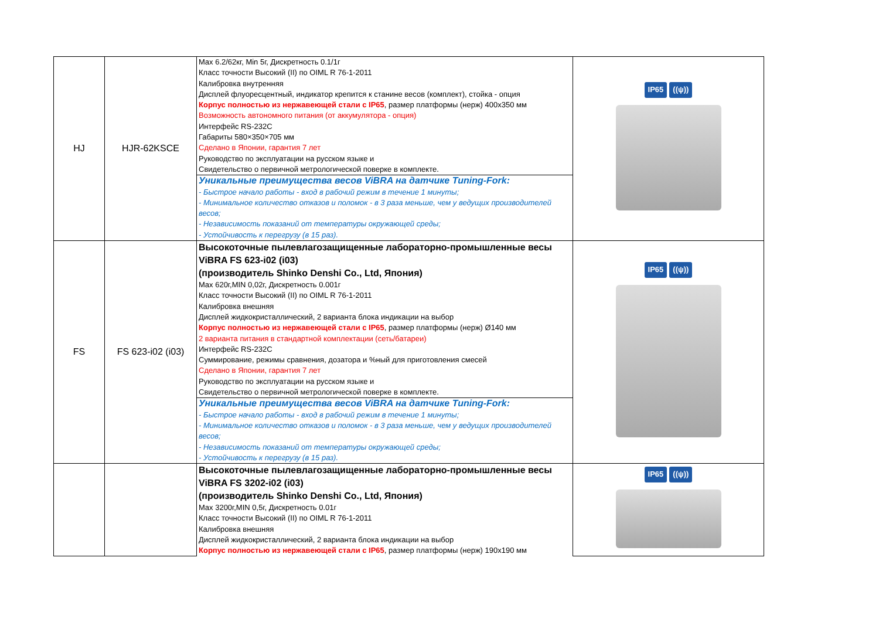| HJ | HJR-62KSCE | Max 6.2/62кг, Min 5г, Дискретность 0.1/1г Класс точности Высокий (II) по OIML R 76-1-2011 Калибровка внутренняя Дисплей флуоресцентный, индикатор крепится к станине весов (комплект), стойка - опция Корпус полностью из нержавеющей стали с IP65 , размер платформы (нерж) 400x350 мм Возможность автономного питания (от аккумулятора - опция) Интерфейс RS-232C Габариты 580×350×705 мм Сделано в Японии, гарантия 7 лет Руководство по эксплуатации на русском языке и Свидетельство о первичной метрологической поверке в комплекте. | IP65 ((ψ)) |
| | | Уникальные преимущества весов ViBRA на датчике Tuning-Fork: - Быстрое начало работы - вход в рабочий режим в течение 1 минуты; - Минимальное количество отказов и поломок - в 3 раза меньше, чем у ведущих производителей весов; - Независимость показаний от температуры окружающей среды; - Устойчивость к перегрузу (в 15 раз). | |
| FS | FS 623-i02 (i03) | Высокоточные пылевлагозащищенные лабораторно-промышленные весы ViBRA FS 623-i02 (i03) (производитель Shinko Denshi Co., Ltd, Япония) Max 620г,MIN 0,02г, Дискретность 0.001г Класс точности Высокий (II) по OIML R 76-1-2011 Калибровка внешняя Дисплей жидкокристаллический, 2 варианта блока индикации на выбор Корпус полностью из нержавеющей стали с IP65 , размер платформы (нерж) Ø140 мм 2 варианта питания в стандартной комплектации (сеть/батареи) Интерфейс RS-232C Суммирование, режимы сравнения, дозатора и %ный для приготовления смесей Сделано в Японии, гарантия 7 лет Руководство по эксплуатации на русском языке и Свидетельство о первичной метрологической поверке в комплекте. | IP65 ((ψ)) |
| | | Уникальные преимущества весов ViBRA на датчике Tuning-Fork: - Быстрое начало работы - вход в рабочий режим в течение 1 минуты; - Минимальное количество отказов и поломок - в 3 раза меньше, чем у ведущих производителей весов; - Независимость показаний от температуры окружающей среды; - Устойчивость к перегрузу (в 15 раз). | |
| | | Высокоточные пылевлагозащищенные лабораторно-промышленные весы ViBRA FS 3202-i02 (i03) (производитель Shinko Denshi Co., Ltd, Япония) Max 3200г,MIN 0,5г, Дискретность 0.01г Класс точности Высокий (II) по OIML R 76-1-2011 Калибровка внешняя Дисплей жидкокристаллический, 2 варианта блока индикации на выбор Корпус полностью из нержавеющей стали с IP65 , размер платформы (нерж) 190x190 мм | IP65 ((ψ)) |